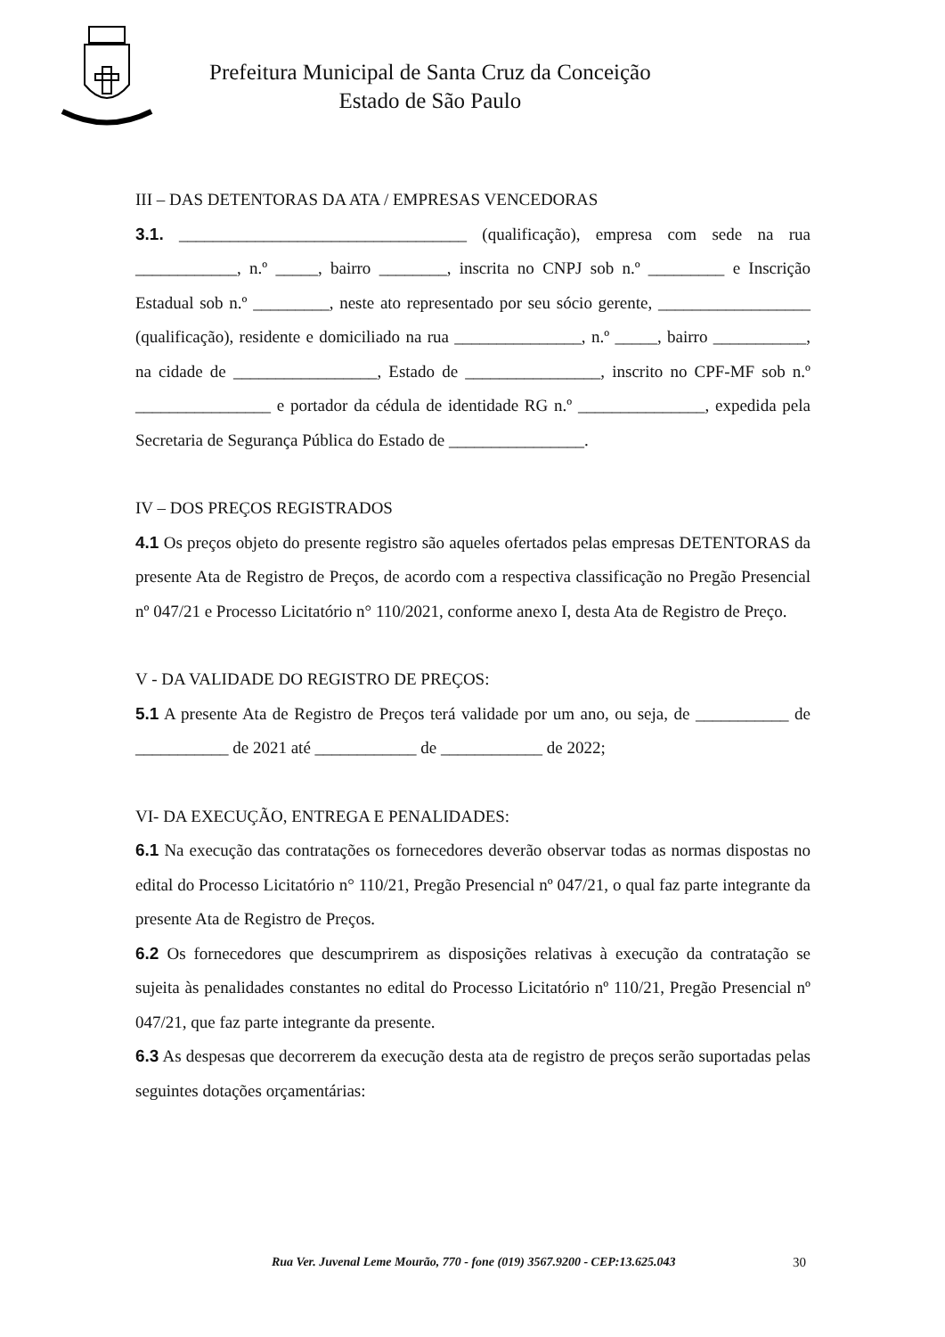Prefeitura Municipal de Santa Cruz da Conceição
Estado de São Paulo
III – DAS DETENTORAS DA ATA / EMPRESAS VENCEDORAS
3.1. __________________________________ (qualificação), empresa com sede na rua ____________, n.º _____, bairro ________, inscrita no CNPJ sob n.º _________ e Inscrição Estadual sob n.º _________, neste ato representado por seu sócio gerente, __________________ (qualificação), residente e domiciliado na rua _______________, n.º _____, bairro ___________, na cidade de _________________, Estado de ________________, inscrito no CPF-MF sob n.º ________________ e portador da cédula de identidade RG n.º _______________, expedida pela Secretaria de Segurança Pública do Estado de ________________.
IV – DOS PREÇOS REGISTRADOS
4.1 Os preços objeto do presente registro são aqueles ofertados pelas empresas DETENTORAS da presente Ata de Registro de Preços, de acordo com a respectiva classificação no Pregão Presencial nº 047/21 e Processo Licitatório n° 110/2021, conforme anexo I, desta Ata de Registro de Preço.
V - DA VALIDADE DO REGISTRO DE PREÇOS:
5.1 A presente Ata de Registro de Preços terá validade por um ano, ou seja, de ___________ de ___________ de 2021 até ____________ de ____________ de 2022;
VI- DA EXECUÇÃO, ENTREGA E PENALIDADES:
6.1 Na execução das contratações os fornecedores deverão observar todas as normas dispostas no edital do Processo Licitatório n° 110/21, Pregão Presencial nº 047/21, o qual faz parte integrante da presente Ata de Registro de Preços.
6.2 Os fornecedores que descumprirem as disposições relativas à execução da contratação se sujeita às penalidades constantes no edital do Processo Licitatório nº 110/21, Pregão Presencial nº 047/21, que faz parte integrante da presente.
6.3 As despesas que decorrerem da execução desta ata de registro de preços serão suportadas pelas seguintes dotações orçamentárias:
Rua Ver. Juvenal Leme Mourão, 770 - fone (019) 3567.9200 - CEP:13.625.043
30